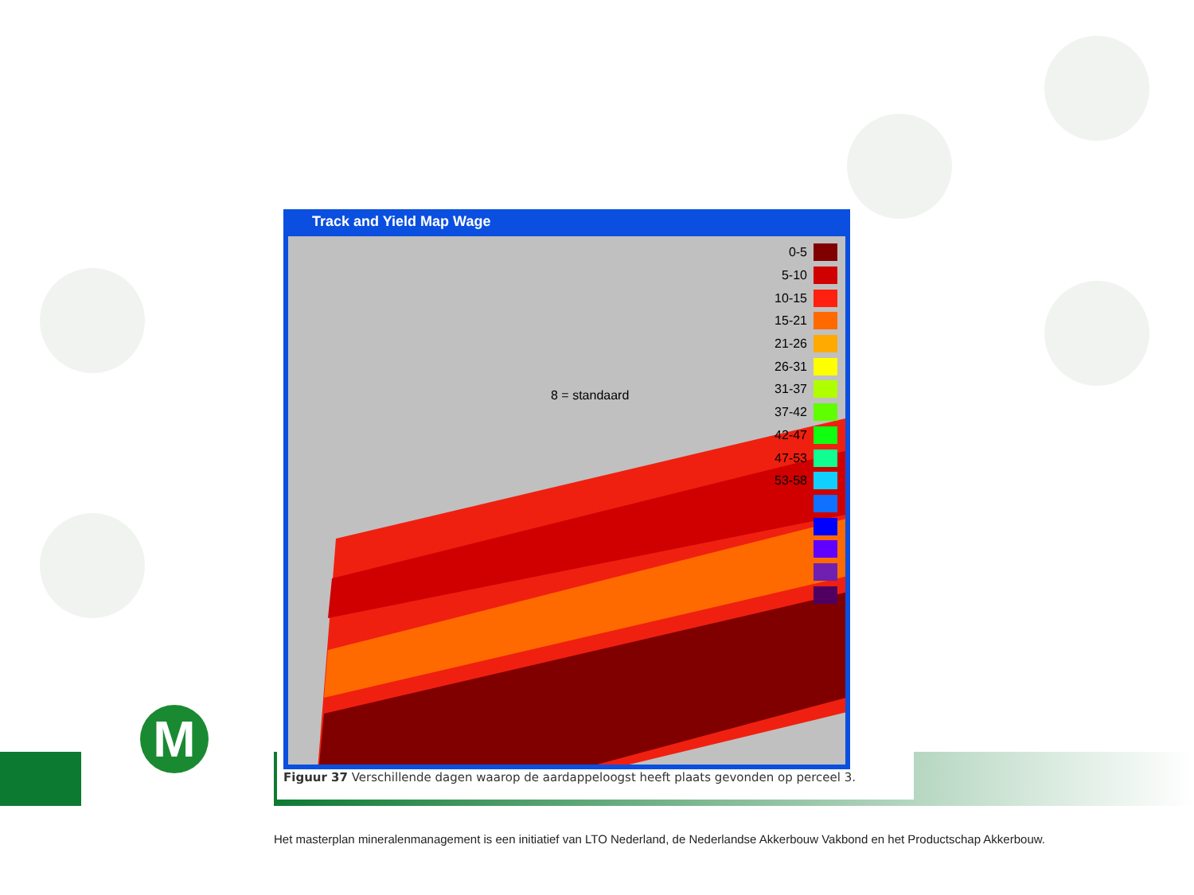M
Track and Yield Map Wage
8 = standaard
0-5
5-10
10-15
15-21
21-26
26-31
31-37
37-42
42-47
47-53
53-58
Figuur 37 Verschillende dagen waarop de aardappeloogst heeft plaats gevonden op perceel 3.
Het masterplan mineralenmanagement is een initiatief van LTO Nederland, de Nederlandse Akkerbouw Vakbond en het Productschap Akkerbouw.